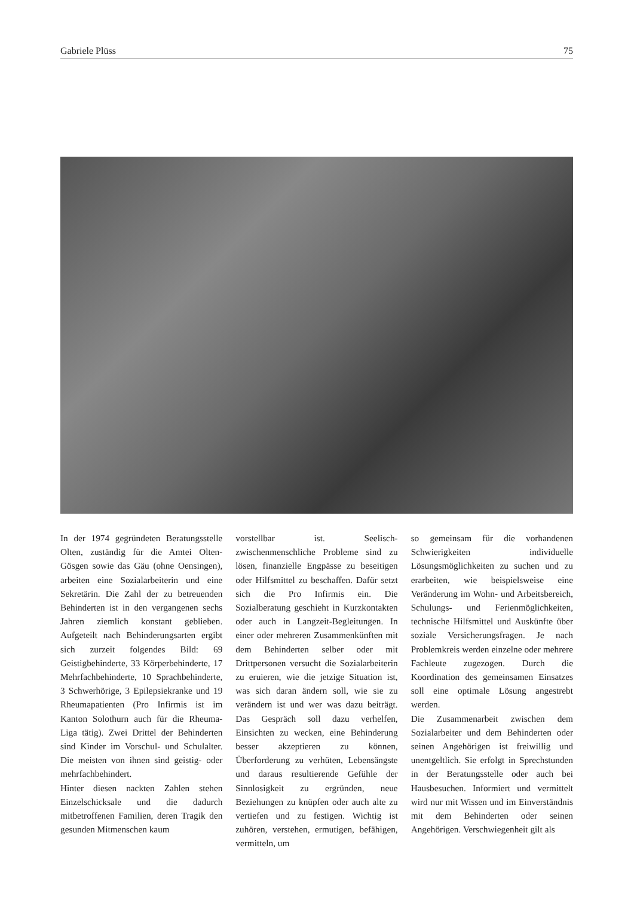Gabriele Plüss 75
In der 1974 gegründeten Beratungsstelle Olten, zuständig für die Amtei Olten-Gösgen sowie das Gäu (ohne Oensingen), arbeiten eine Sozialarbeiterin und eine Sekretärin. Die Zahl der zu betreuenden Behinderten ist in den vergangenen sechs Jahren ziemlich konstant geblieben. Aufgeteilt nach Behinderungsarten ergibt sich zurzeit folgendes Bild: 69 Geistigbehinderte, 33 Körperbehinderte, 17 Mehrfachbehinderte, 10 Sprachbehinderte, 3 Schwerhörige, 3 Epilepsiekranke und 19 Rheumapatienten (Pro Infirmis ist im Kanton Solothurn auch für die Rheuma-Liga tätig). Zwei Drittel der Behinderten sind Kinder im Vorschul- und Schulalter. Die meisten von ihnen sind geistig- oder mehrfachbehindert.
Hinter diesen nackten Zahlen stehen Einzelschicksale und die dadurch mitbetroffenen Familien, deren Tragik den gesunden Mitmenschen kaum
vorstellbar ist. Seelisch-zwischenmenschliche Probleme sind zu lösen, finanzielle Engpässe zu beseitigen oder Hilfsmittel zu beschaffen. Dafür setzt sich die Pro Infirmis ein. Die Sozialberatung geschieht in Kurzkontakten oder auch in Langzeit-Begleitungen. In einer oder mehreren Zusammenkünften mit dem Behinderten selber oder mit Drittpersonen versucht die Sozialarbeiterin zu eruieren, wie die jetzige Situation ist, was sich daran ändern soll, wie sie zu verändern ist und wer was dazu beiträgt. Das Gespräch soll dazu verhelfen, Einsichten zu wecken, eine Behinderung besser akzeptieren zu können, Überforderung zu verhüten, Lebensängste und daraus resultierende Gefühle der Sinnlosigkeit zu ergründen, neue Beziehungen zu knüpfen oder auch alte zu vertiefen und zu festigen. Wichtig ist zuhören, verstehen, ermutigen, befähigen, vermitteln, um
so gemeinsam für die vorhandenen Schwierigkeiten individuelle Lösungsmöglichkeiten zu suchen und zu erarbeiten, wie beispielsweise eine Veränderung im Wohn- und Arbeitsbereich, Schulungs- und Ferienmöglichkeiten, technische Hilfsmittel und Auskünfte über soziale Versicherungsfragen. Je nach Problemkreis werden einzelne oder mehrere Fachleute zugezogen. Durch die Koordination des gemeinsamen Einsatzes soll eine optimale Lösung angestrebt werden.
Die Zusammenarbeit zwischen dem Sozialarbeiter und dem Behinderten oder seinen Angehörigen ist freiwillig und unentgeltlich. Sie erfolgt in Sprechstunden in der Beratungsstelle oder auch bei Hausbesuchen. Informiert und vermittelt wird nur mit Wissen und im Einverständnis mit dem Behinderten oder seinen Angehörigen. Verschwiegenheit gilt als